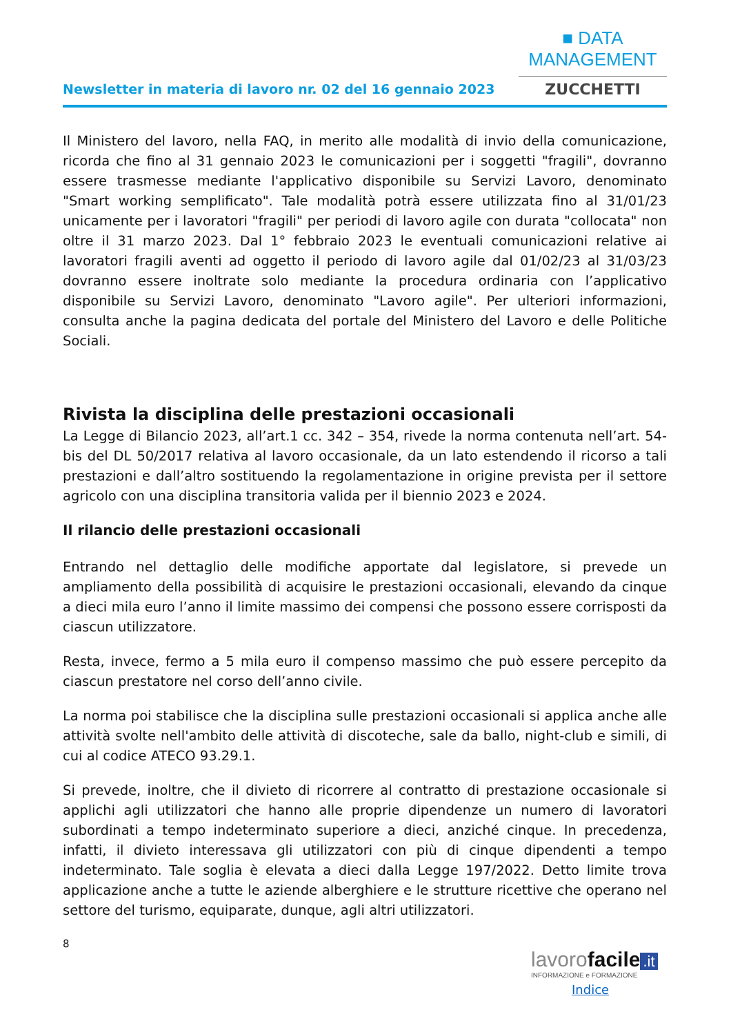Newsletter in materia di lavoro nr. 02 del 16 gennaio 2023
■ DATA MANAGEMENT
ZUCCHETTI
Il Ministero del lavoro, nella FAQ, in merito alle modalità di invio della comunicazione, ricorda che fino al 31 gennaio 2023 le comunicazioni per i soggetti "fragili", dovranno essere trasmesse mediante l'applicativo disponibile su Servizi Lavoro, denominato "Smart working semplificato". Tale modalità potrà essere utilizzata fino al 31/01/23 unicamente per i lavoratori "fragili" per periodi di lavoro agile con durata "collocata" non oltre il 31 marzo 2023. Dal 1° febbraio 2023 le eventuali comunicazioni relative ai lavoratori fragili aventi ad oggetto il periodo di lavoro agile dal 01/02/23 al 31/03/23 dovranno essere inoltrate solo mediante la procedura ordinaria con l’applicativo disponibile su Servizi Lavoro, denominato "Lavoro agile". Per ulteriori informazioni, consulta anche la pagina dedicata del portale del Ministero del Lavoro e delle Politiche Sociali.
Rivista la disciplina delle prestazioni occasionali
La Legge di Bilancio 2023, all’art.1 cc. 342 – 354, rivede la norma contenuta nell’art. 54-bis del DL 50/2017 relativa al lavoro occasionale, da un lato estendendo il ricorso a tali prestazioni e dall’altro sostituendo la regolamentazione in origine prevista per il settore agricolo con una disciplina transitoria valida per il biennio 2023 e 2024.
Il rilancio delle prestazioni occasionali
Entrando nel dettaglio delle modifiche apportate dal legislatore, si prevede un ampliamento della possibilità di acquisire le prestazioni occasionali, elevando da cinque a dieci mila euro l’anno il limite massimo dei compensi che possono essere corrisposti da ciascun utilizzatore.
Resta, invece, fermo a 5 mila euro il compenso massimo che può essere percepito da ciascun prestatore nel corso dell’anno civile.
La norma poi stabilisce che la disciplina sulle prestazioni occasionali si applica anche alle attività svolte nell'ambito delle attività di discoteche, sale da ballo, night-club e simili, di cui al codice ATECO 93.29.1.
Si prevede, inoltre, che il divieto di ricorrere al contratto di prestazione occasionale si applichi agli utilizzatori che hanno alle proprie dipendenze un numero di lavoratori subordinati a tempo indeterminato superiore a dieci, anziché cinque. In precedenza, infatti, il divieto interessava gli utilizzatori con più di cinque dipendenti a tempo indeterminato. Tale soglia è elevata a dieci dalla Legge 197/2022. Detto limite trova applicazione anche a tutte le aziende alberghiere e le strutture ricettive che operano nel settore del turismo, equiparate, dunque, agli altri utilizzatori.
8
lavoro facile.it
INFORMAZIONE e FORMAZIONE
Indice